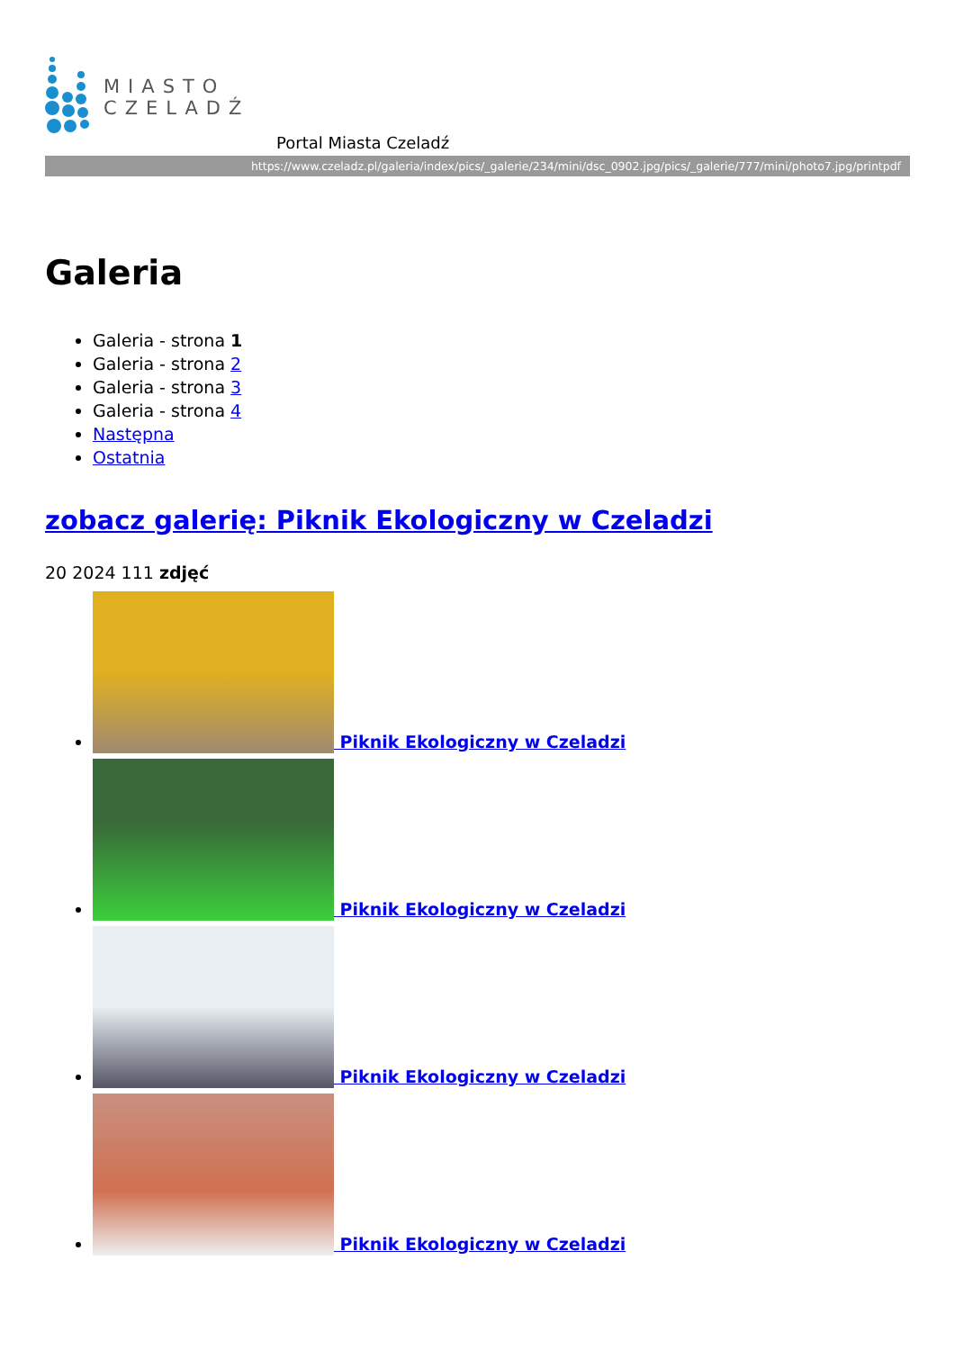MIASTO
CZELADŹ
Portal Miasta Czeladź
https://www.czeladz.pl/galeria/index/pics/_galerie/234/mini/dsc_0902.jpg/pics/_galerie/777/mini/photo7.jpg/printpdf
Galeria
Galeria - strona 1
Galeria - strona 2
Galeria - strona 3
Galeria - strona 4
Następna
Ostatnia
zobacz galerię: Piknik Ekologiczny w Czeladzi
20 2024 111 zdjęć
Piknik Ekologiczny w Czeladzi
Piknik Ekologiczny w Czeladzi
Piknik Ekologiczny w Czeladzi
Piknik Ekologiczny w Czeladzi